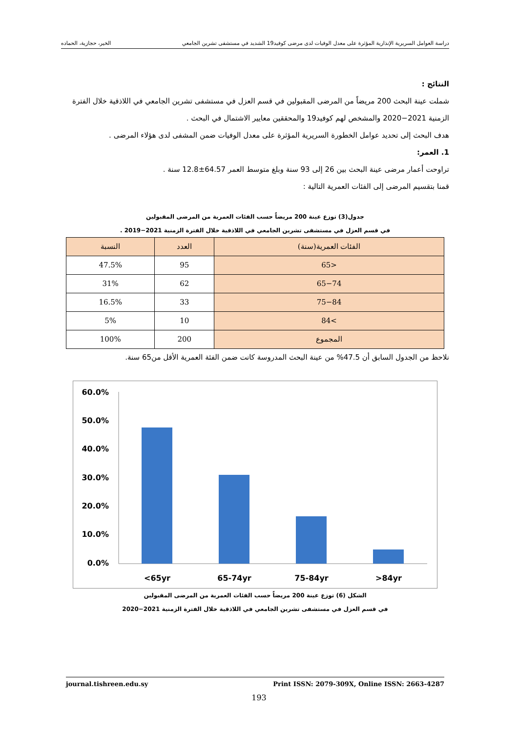دراسة العوامل السريرية الإنذارية المؤثرة على معدل الوفيات لدى مرضى كوفيد19 الشديد في مستشفى تشرين الجامعي الخير، حجازية، الحماده
النتائج :
شملت عينة البحث 200 مريضاً من المرضى المقبولين في قسم العزل في مستشفى تشرين الجامعي في اللاذقية خلال الفترة الزمنية 2021−2020 والمشخص لهم كوفيد19 والمحققين معايير الاشتمال في البحث .
هدف البحث إلى تحديد عوامل الخطورة السريرية المؤثرة على معدل الوفيات ضمن المشفى لدى هؤلاء المرضى .
1. العمر:
تراوحت أعمار مرضى عينة البحث بين 26 إلى 93 سنة وبلغ متوسط العمر 64.57±12.8 سنة .
قمنا بتقسيم المرضى إلى الفئات العمرية التالية :
جدول(3) توزع عينة 200 مريضاً حسب الفئات العمرية من المرضى المقبولين
في قسم العزل في مستشفى تشرين الجامعي في اللاذقية خلال الفترة الزمنية 2021−2019 .
| الفئات العمرية(سنة) | العدد | النسبة |
| --- | --- | --- |
| <65 | 95 | 47.5% |
| 65−74 | 62 | 31% |
| 75−84 | 33 | 16.5% |
| >84 | 10 | 5% |
| المجموع | 200 | 100% |
نلاحظ من الجدول السابق أن 47.5% من عينة البحث المدروسة كانت ضمن الفئة العمرية الأقل من65 سنة.
60.0%
50.0%
40.0%
30.0%
20.0%
10.0%
0.0%
<65yr
65-74yr
75-84yr
>84yr
الشكل (6) توزع عينة 200 مريضاً حسب الفئات العمرية من المرضى المقبولين
في قسم العزل في مستشفى تشرين الجامعي في اللاذقية خلال الفترة الزمنية 2021−2020
journal.tishreen.edu.sy Print ISSN: 2079-309X, Online ISSN: 2663-4287
193